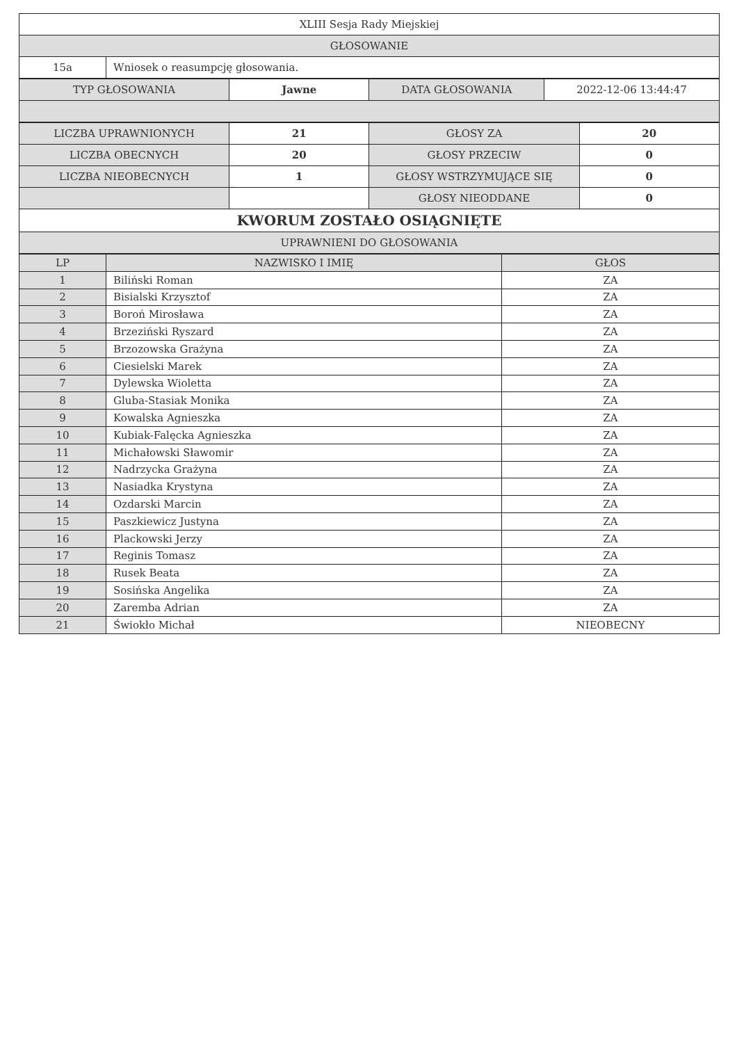| XLIII Sesja Rady Miejskiej | |
| GŁOSOWANIE | |
| 15a | Wniosek o reasumpcję głosowania. |
| TYP GŁOSOWANIA | Jawne | DATA GŁOSOWANIA | 2022-12-06 13:44:47 |
| LICZBA UPRAWNIONYCH | 21 | GŁOSY ZA | 20 |
| LICZBA OBECNYCH | 20 | GŁOSY PRZECIW | 0 |
| LICZBA NIEOBECNYCH | 1 | GŁOSY WSTRZYMUJĄCE SIĘ | 0 |
| | | GŁOSY NIEODDANE | 0 |
| KWORUM ZOSTAŁO OSIĄGNIĘTE | | | |
| UPRAWNIENI DO GŁOSOWANIA | | | |
| LP | NAZWISKO I IMIĘ | GŁOS |
| --- | --- | --- |
| 1 | Biliński Roman | ZA |
| 2 | Bisialski Krzysztof | ZA |
| 3 | Boroń Mirosława | ZA |
| 4 | Brzeziński Ryszard | ZA |
| 5 | Brzozowska Grażyna | ZA |
| 6 | Ciesielski Marek | ZA |
| 7 | Dylewska Wioletta | ZA |
| 8 | Gluba-Stasiak Monika | ZA |
| 9 | Kowalska Agnieszka | ZA |
| 10 | Kubiak-Falęcka Agnieszka | ZA |
| 11 | Michałowski Sławomir | ZA |
| 12 | Nadrzycka Grażyna | ZA |
| 13 | Nasiadka Krystyna | ZA |
| 14 | Ozdarski Marcin | ZA |
| 15 | Paszkiewicz Justyna | ZA |
| 16 | Plackowski Jerzy | ZA |
| 17 | Reginis Tomasz | ZA |
| 18 | Rusek Beata | ZA |
| 19 | Sosińska Angelika | ZA |
| 20 | Zaremba Adrian | ZA |
| 21 | Świokło Michał | NIEOBECNY |